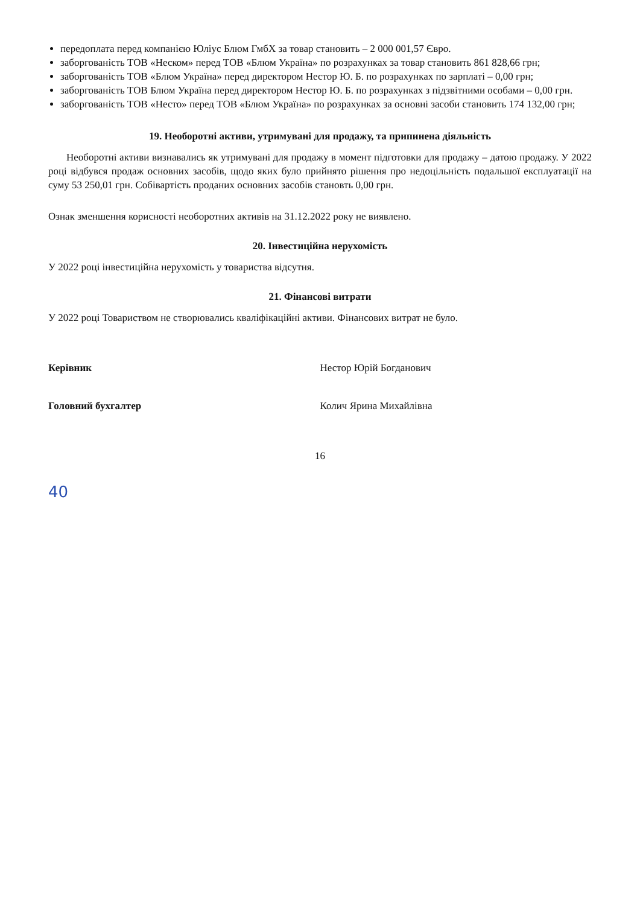передоплата перед компанією Юліус Блюм ГмбХ за товар становить – 2 000 001,57 Євро.
заборгованість ТОВ «Неском» перед ТОВ «Блюм Україна» по розрахунках за товар становить 861 828,66 грн;
заборгованість ТОВ «Блюм Україна» перед директором Нестор Ю. Б. по розрахунках по зарплаті – 0,00 грн;
заборгованість ТОВ Блюм Україна перед директором Нестор Ю. Б. по розрахунках з підзвітними особами – 0,00 грн.
заборгованість ТОВ «Несто» перед ТОВ «Блюм Україна» по розрахунках за основні засоби становить 174 132,00 грн;
19. Необоротні активи, утримувані для продажу, та припинена діяльність
Необоротні активи визнавались як утримувані для продажу в момент підготовки для продажу – датою продажу. У 2022 році відбувся продаж основних засобів, щодо яких було прийнято рішення про недоцільність подальшої експлуатації на суму 53 250,01 грн. Собівартість проданих основних засобів становть 0,00 грн.
Ознак зменшення корисності необоротних активів на 31.12.2022 року не виявлено.
20. Інвестиційна нерухомість
У 2022 році інвестиційна нерухомість у товариства відсутня.
21. Фінансові витрати
У 2022 році Товариством не створювались кваліфікаційні активи. Фінансових витрат не було.
Керівник Нестор Юрій Богданович
Головний бухгалтер Колич Ярина Михайлівна
16
40